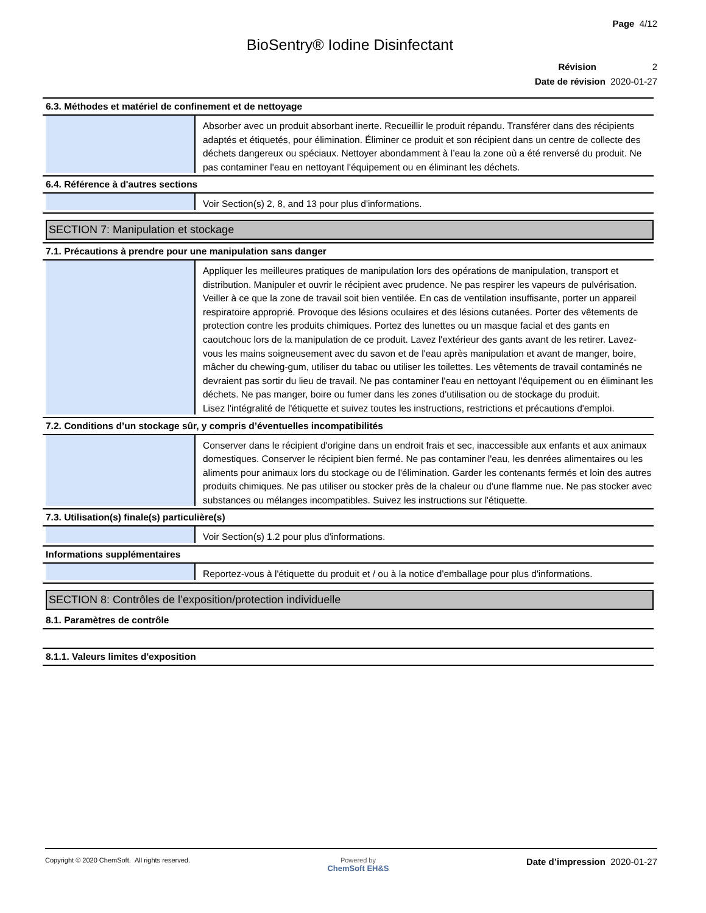Page 4/12
BioSentry® Iodine Disinfectant
Révision 2
Date de révision 2020-01-27
6.3. Méthodes et matériel de confinement et de nettoyage
Absorber avec un produit absorbant inerte. Recueillir le produit répandu. Transférer dans des récipients adaptés et étiquetés, pour élimination. Éliminer ce produit et son récipient dans un centre de collecte des déchets dangereux ou spéciaux. Nettoyer abondamment à l’eau la zone où a été renversé du produit. Ne pas contaminer l'eau en nettoyant l'équipement ou en éliminant les déchets.
6.4. Référence à d'autres sections
Voir Section(s) 2, 8, and 13 pour plus d'informations.
SECTION 7: Manipulation et stockage
7.1. Précautions à prendre pour une manipulation sans danger
Appliquer les meilleures pratiques de manipulation lors des opérations de manipulation, transport et distribution. Manipuler et ouvrir le récipient avec prudence. Ne pas respirer les vapeurs de pulvérisation. Veiller à ce que la zone de travail soit bien ventilée. En cas de ventilation insuffisante, porter un appareil respiratoire approprié. Provoque des lésions oculaires et des lésions cutanées. Porter des vêtements de protection contre les produits chimiques. Portez des lunettes ou un masque facial et des gants en caoutchouc lors de la manipulation de ce produit. Lavez l'extérieur des gants avant de les retirer. Lavez-vous les mains soigneusement avec du savon et de l'eau après manipulation et avant de manger, boire, mâcher du chewing-gum, utiliser du tabac ou utiliser les toilettes. Les vêtements de travail contaminés ne devraient pas sortir du lieu de travail. Ne pas contaminer l'eau en nettoyant l'équipement ou en éliminant les déchets. Ne pas manger, boire ou fumer dans les zones d'utilisation ou de stockage du produit.
Lisez l'intégralité de l'étiquette et suivez toutes les instructions, restrictions et précautions d'emploi.
7.2. Conditions d’un stockage sûr, y compris d’éventuelles incompatibilités
Conserver dans le récipient d'origine dans un endroit frais et sec, inaccessible aux enfants et aux animaux domestiques. Conserver le récipient bien fermé. Ne pas contaminer l'eau, les denrées alimentaires ou les aliments pour animaux lors du stockage ou de l'élimination. Garder les contenants fermés et loin des autres produits chimiques. Ne pas utiliser ou stocker près de la chaleur ou d'une flamme nue. Ne pas stocker avec substances ou mélanges incompatibles. Suivez les instructions sur l'étiquette.
7.3. Utilisation(s) finale(s) particulière(s)
Voir Section(s) 1.2 pour plus d'informations.
Informations supplémentaires
Reportez-vous à l'étiquette du produit et / ou à la notice d'emballage pour plus d'informations.
SECTION 8: Contrôles de l’exposition/protection individuelle
8.1. Paramètres de contrôle
8.1.1. Valeurs limites d'exposition
Copyright © 2020 ChemSoft. All rights reserved.
Powered by
ChemSoft EH&S
Date d’impression 2020-01-27